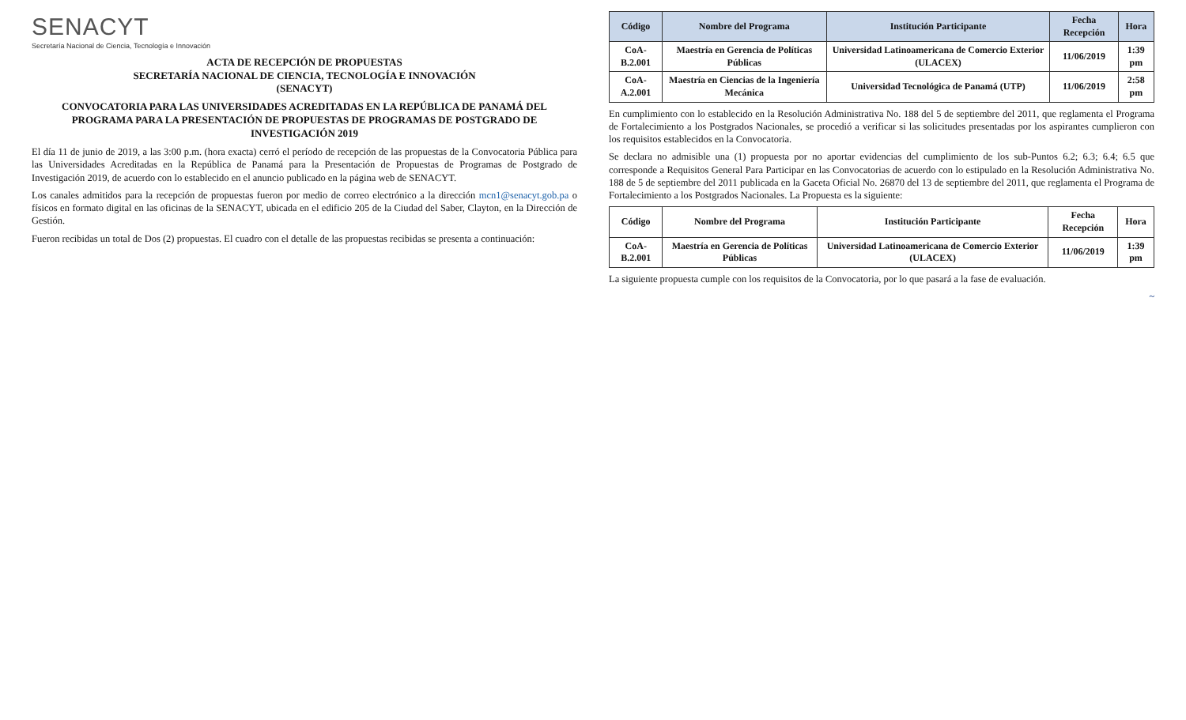SENACYT
Secretaría Nacional de Ciencia, Tecnología e Innovación
ACTA DE RECEPCIÓN DE PROPUESTAS
SECRETARÍA NACIONAL DE CIENCIA, TECNOLOGÍA E INNOVACIÓN
(SENACYT)
CONVOCATORIA PARA LAS UNIVERSIDADES ACREDITADAS EN LA REPÚBLICA DE PANAMÁ DEL PROGRAMA PARA LA PRESENTACIÓN DE PROPUESTAS DE PROGRAMAS DE POSTGRADO DE INVESTIGACIÓN 2019
El día 11 de junio de 2019, a las 3:00 p.m. (hora exacta) cerró el período de recepción de las propuestas de la Convocatoria Pública para las Universidades Acreditadas en la República de Panamá para la Presentación de Propuestas de Programas de Postgrado de Investigación 2019, de acuerdo con lo establecido en el anuncio publicado en la página web de SENACYT.
Los canales admitidos para la recepción de propuestas fueron por medio de correo electrónico a la dirección mcn1@senacyt.gob.pa o físicos en formato digital en las oficinas de la SENACYT, ubicada en el edificio 205 de la Ciudad del Saber, Clayton, en la Dirección de Gestión.
Fueron recibidas un total de Dos (2) propuestas. El cuadro con el detalle de las propuestas recibidas se presenta a continuación:
| Código | Nombre del Programa | Institución Participante | Fecha Recepción | Hora |
| --- | --- | --- | --- | --- |
| CoA-B.2.001 | Maestría en Gerencia de Políticas Públicas | Universidad Latinoamericana de Comercio Exterior (ULACEX) | 11/06/2019 | 1:39 pm |
| CoA-A.2.001 | Maestría en Ciencias de la Ingeniería Mecánica | Universidad Tecnológica de Panamá (UTP) | 11/06/2019 | 2:58 pm |
En cumplimiento con lo establecido en la Resolución Administrativa No. 188 del 5 de septiembre del 2011, que reglamenta el Programa de Fortalecimiento a los Postgrados Nacionales, se procedió a verificar si las solicitudes presentadas por los aspirantes cumplieron con los requisitos establecidos en la Convocatoria.
Se declara no admisible una (1) propuesta por no aportar evidencias del cumplimiento de los sub-Puntos 6.2; 6.3; 6.4; 6.5 que corresponde a Requisitos General Para Participar en las Convocatorias de acuerdo con lo estipulado en la Resolución Administrativa No. 188 de 5 de septiembre del 2011 publicada en la Gaceta Oficial No. 26870 del 13 de septiembre del 2011, que reglamenta el Programa de Fortalecimiento a los Postgrados Nacionales. La Propuesta es la siguiente:
| Código | Nombre del Programa | Institución Participante | Fecha Recepción | Hora |
| --- | --- | --- | --- | --- |
| CoA-B.2.001 | Maestría en Gerencia de Políticas Públicas | Universidad Latinoamericana de Comercio Exterior (ULACEX) | 11/06/2019 | 1:39 pm |
La siguiente propuesta cumple con los requisitos de la Convocatoria, por lo que pasará a la fase de evaluación.
~